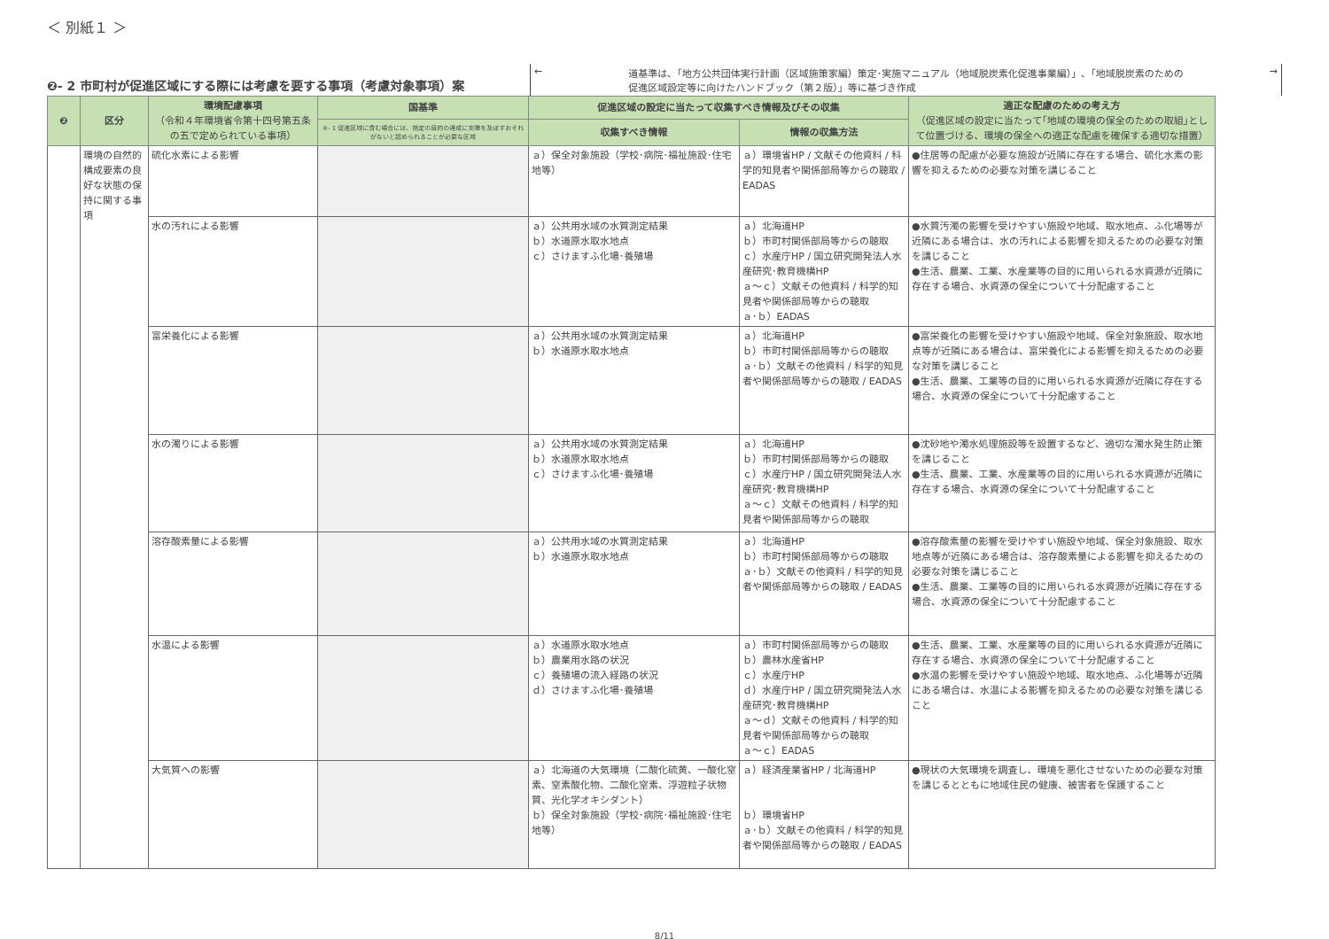＜ 別紙１ ＞
❷- 2 市町村が促進区域にする際には考慮を要する事項（考慮対象事項）案
← 道基準は､「地方公共団体実行計画（区域施策家編）策定･実施マニュアル（地域脱炭素化促進事業編）」､「地域脱炭素のための
促進区域設定等に向けたハンドブック（第２版）」等に基づき作成 →
| ❷ | 区分 | 環境配慮事項 （令和４年環境省令第十四号第五条の五で定められている事項） | 国基準 | 促進区域の設定に当たって収集すべき情報及びその収集 | | 適正な配慮のための考え方 （促進区域の設定に当たって｢地域の環境の保全のための取組｣として位置づける、環境の保全への適正な配慮を確保する適切な措置） |
| --- | --- | --- | --- | --- | --- | --- |
| | | | ②- 1 促進区域に含む場合には、指定の目的の達成に支障を及ぼすおそれがないと認められることが必要な区域 | 収集すべき情報 | 情報の収集方法 | |
| | 環境の自然的構成要素の良好な状態の保持に関する事項 | 硫化水素による影響 | | ａ）保全対象施設（学校･病院･福祉施設･住宅地等） | ａ）環境省HP / 文献その他資料 / 科学的知見者や関係部局等からの聴取 / EADAS | ●住居等の配慮が必要な施設が近隣に存在する場合、硫化水素の影響を抑えるための必要な対策を講じること |
| | | 水の汚れによる影響 | | ａ）公共用水域の水質測定結果 ｂ）水道原水取水地点 ｃ）さけますふ化場･養殖場 | ａ）北海道HP ｂ）市町村関係部局等からの聴取 ｃ）水産庁HP / 国立研究開発法人水産研究･教育機構HP ａ～ｃ）文献その他資料 / 科学的知見者や関係部局等からの聴取 ａ･ｂ）EADAS | ●水質汚濁の影響を受けやすい施設や地域、取水地点、ふ化場等が近隣にある場合は、水の汚れによる影響を抑えるための必要な対策を講じること ●生活、農業、工業、水産業等の目的に用いられる水資源が近隣に存在する場合、水資源の保全について十分配慮すること |
| | | 富栄養化による影響 | | ａ）公共用水域の水質測定結果 ｂ）水道原水取水地点 | ａ）北海道HP ｂ）市町村関係部局等からの聴取 ａ･ｂ）文献その他資料 / 科学的知見者や関係部局等からの聴取 / EADAS | ●富栄養化の影響を受けやすい施設や地域、保全対象施設、取水地点等が近隣にある場合は、富栄養化による影響を抑えるための必要な対策を講じること ●生活、農業、工業等の目的に用いられる水資源が近隣に存在する場合、水資源の保全について十分配慮すること |
| | | 水の濁りによる影響 | | ａ）公共用水域の水質測定結果 ｂ）水道原水取水地点 ｃ）さけますふ化場･養殖場 | ａ）北海道HP ｂ）市町村関係部局等からの聴取 ｃ）水産庁HP / 国立研究開発法人水産研究･教育機構HP ａ～ｃ）文献その他資料 / 科学的知見者や関係部局等からの聴取 | ●沈砂地や濁水処理施設等を設置するなど、適切な濁水発生防止策を講じること ●生活、農業、工業、水産業等の目的に用いられる水資源が近隣に存在する場合、水資源の保全について十分配慮すること |
| | | 溶存酸素量による影響 | | ａ）公共用水域の水質測定結果 ｂ）水道原水取水地点 | ａ）北海道HP ｂ）市町村関係部局等からの聴取 ａ･ｂ）文献その他資料 / 科学的知見者や関係部局等からの聴取 / EADAS | ●溶存酸素量の影響を受けやすい施設や地域、保全対象施設、取水地点等が近隣にある場合は、溶存酸素量による影響を抑えるための必要な対策を講じること ●生活、農業、工業等の目的に用いられる水資源が近隣に存在する場合、水資源の保全について十分配慮すること |
| | | 水温による影響 | | ａ）水道原水取水地点 ｂ）農業用水路の状況 ｃ）養殖場の流入経路の状況 ｄ）さけますふ化場･養殖場 | ａ）市町村関係部局等からの聴取 ｂ）農林水産省HP ｃ）水産庁HP ｄ）水産庁HP / 国立研究開発法人水産研究･教育機構HP ａ～ｄ）文献その他資料 / 科学的知見者や関係部局等からの聴取 ａ～ｃ）EADAS | ●生活、農業、工業、水産業等の目的に用いられる水資源が近隣に存在する場合、水資源の保全について十分配慮すること ●水温の影響を受けやすい施設や地域、取水地点、ふ化場等が近隣にある場合は、水温による影響を抑えるための必要な対策を講じること |
| | | 大気質への影響 | | ａ）北海道の大気環境（二酸化硫黄、一酸化窒素、窒素酸化物、二酸化窒素、浮遊粒子状物質、光化学オキシダント） ｂ）保全対象施設（学校･病院･福祉施設･住宅地等） | ａ）経済産業省HP / 北海道HP ｂ）環境省HP ａ･ｂ）文献その他資料 / 科学的知見者や関係部局等からの聴取 / EADAS | ●現状の大気環境を調査し、環境を悪化させないための必要な対策を講じるとともに地域住民の健康、被害者を保護すること |
8/11